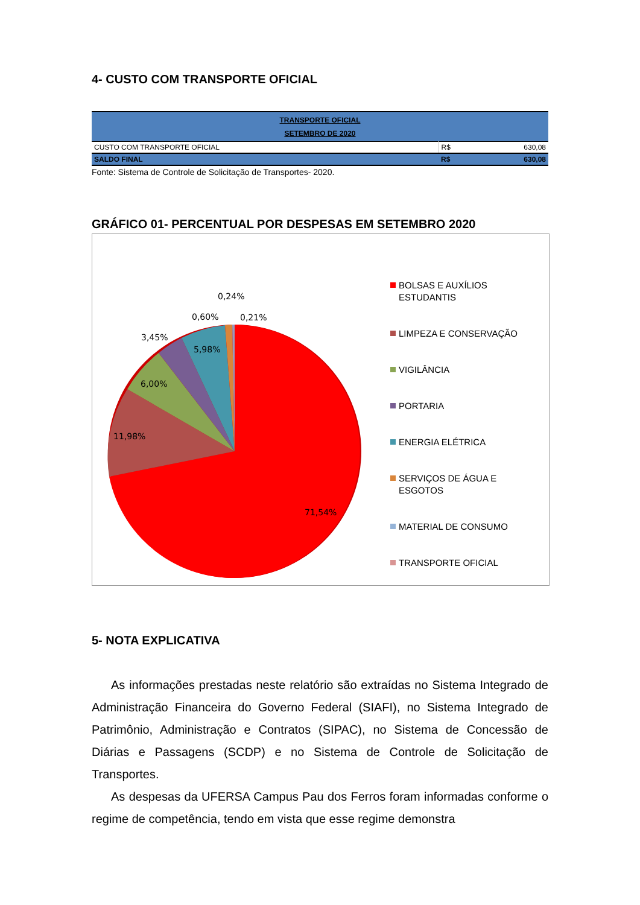4- CUSTO COM TRANSPORTE OFICIAL
| TRANSPORTE OFICIAL SETEMBRO DE 2020 | | |
| CUSTO COM TRANSPORTE OFICIAL | R$ | 630,08 |
| SALDO FINAL | R$ | 630,08 |
Fonte: Sistema de Controle de Solicitação de Transportes- 2020.
GRÁFICO 01- PERCENTUAL POR DESPESAS EM SETEMBRO 2020
0,24%
0,60%
0,21%
3,45%
5,98%
6,00%
11,98%
71,54%
BOLSAS E AUXÍLIOS ESTUDANTIS
LIMPEZA E CONSERVAÇÃO
VIGILÂNCIA
PORTARIA
ENERGIA ELÉTRICA
SERVIÇOS DE ÁGUA E ESGOTOS
MATERIAL DE CONSUMO
TRANSPORTE OFICIAL
5- NOTA EXPLICATIVA
As informações prestadas neste relatório são extraídas no Sistema Integrado de Administração Financeira do Governo Federal (SIAFI), no Sistema Integrado de Patrimônio, Administração e Contratos (SIPAC), no Sistema de Concessão de Diárias e Passagens (SCDP) e no Sistema de Controle de Solicitação de Transportes.
As despesas da UFERSA Campus Pau dos Ferros foram informadas conforme o regime de competência, tendo em vista que esse regime demonstra